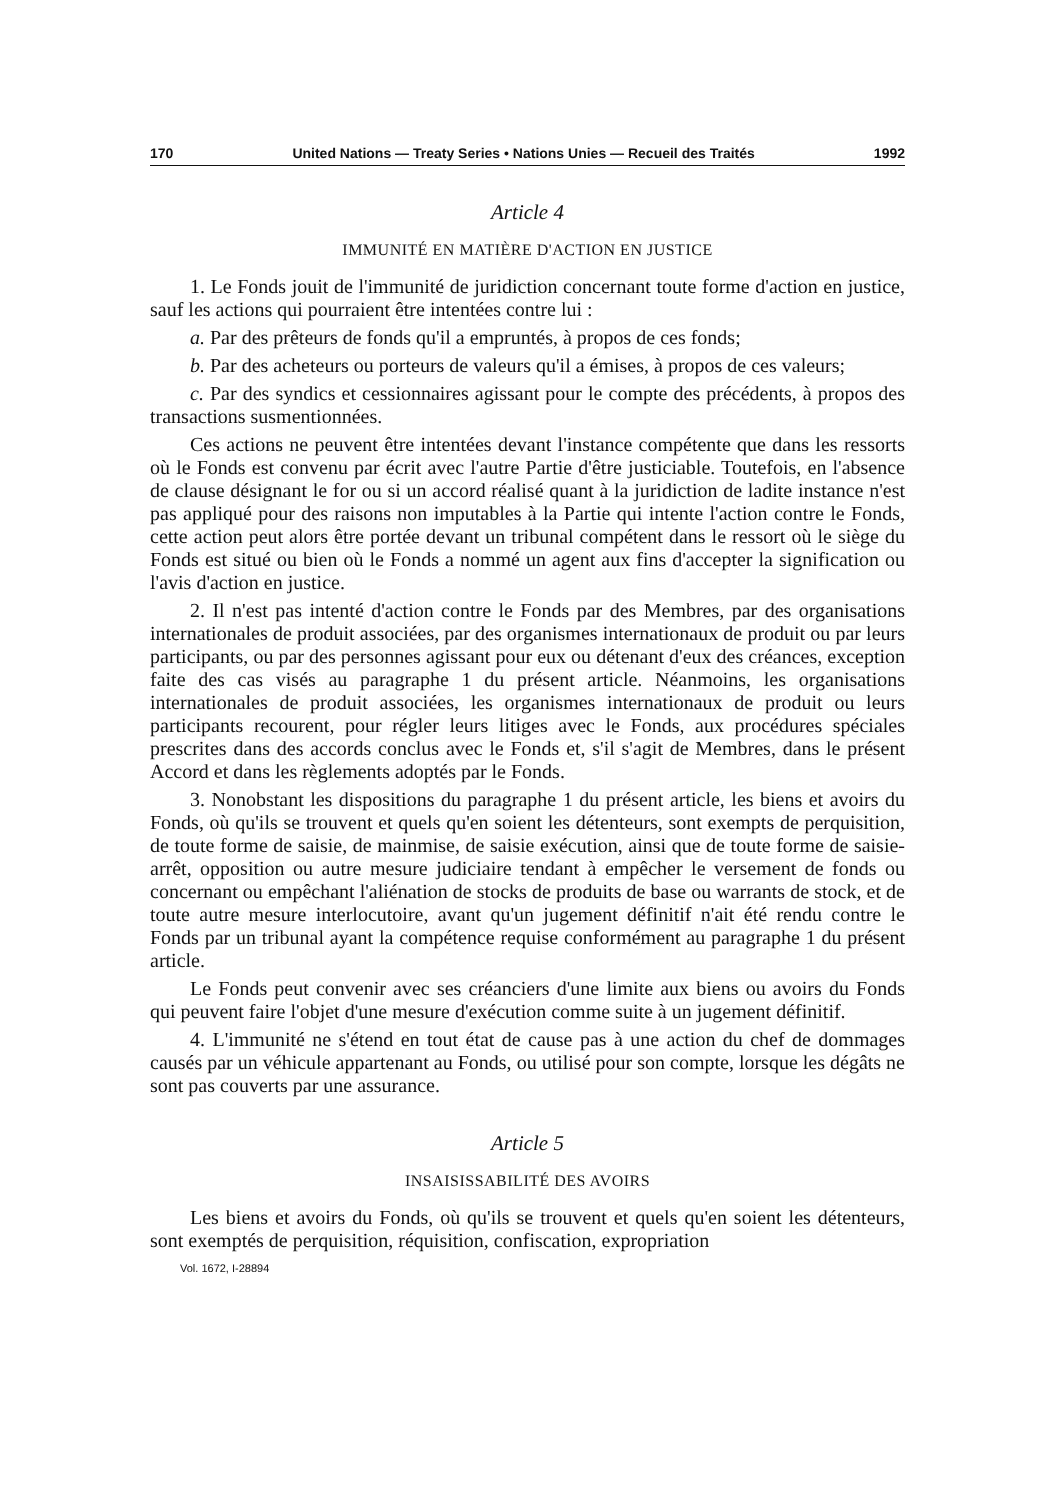170 United Nations — Treaty Series • Nations Unies — Recueil des Traités 1992
Article 4
IMMUNITÉ EN MATIÈRE D'ACTION EN JUSTICE
1. Le Fonds jouit de l'immunité de juridiction concernant toute forme d'action en justice, sauf les actions qui pourraient être intentées contre lui :
a. Par des prêteurs de fonds qu'il a empruntés, à propos de ces fonds;
b. Par des acheteurs ou porteurs de valeurs qu'il a émises, à propos de ces valeurs;
c. Par des syndics et cessionnaires agissant pour le compte des précédents, à propos des transactions susmentionnées.
Ces actions ne peuvent être intentées devant l'instance compétente que dans les ressorts où le Fonds est convenu par écrit avec l'autre Partie d'être justiciable. Toutefois, en l'absence de clause désignant le for ou si un accord réalisé quant à la juridiction de ladite instance n'est pas appliqué pour des raisons non imputables à la Partie qui intente l'action contre le Fonds, cette action peut alors être portée devant un tribunal compétent dans le ressort où le siège du Fonds est situé ou bien où le Fonds a nommé un agent aux fins d'accepter la signification ou l'avis d'action en justice.
2. Il n'est pas intenté d'action contre le Fonds par des Membres, par des organisations internationales de produit associées, par des organismes internationaux de produit ou par leurs participants, ou par des personnes agissant pour eux ou détenant d'eux des créances, exception faite des cas visés au paragraphe 1 du présent article. Néanmoins, les organisations internationales de produit associées, les organismes internationaux de produit ou leurs participants recourent, pour régler leurs litiges avec le Fonds, aux procédures spéciales prescrites dans des accords conclus avec le Fonds et, s'il s'agit de Membres, dans le présent Accord et dans les règlements adoptés par le Fonds.
3. Nonobstant les dispositions du paragraphe 1 du présent article, les biens et avoirs du Fonds, où qu'ils se trouvent et quels qu'en soient les détenteurs, sont exempts de perquisition, de toute forme de saisie, de mainmise, de saisie exécution, ainsi que de toute forme de saisie-arrêt, opposition ou autre mesure judiciaire tendant à empêcher le versement de fonds ou concernant ou empêchant l'aliénation de stocks de produits de base ou warrants de stock, et de toute autre mesure interlocutoire, avant qu'un jugement définitif n'ait été rendu contre le Fonds par un tribunal ayant la compétence requise conformément au paragraphe 1 du présent article.
Le Fonds peut convenir avec ses créanciers d'une limite aux biens ou avoirs du Fonds qui peuvent faire l'objet d'une mesure d'exécution comme suite à un jugement définitif.
4. L'immunité ne s'étend en tout état de cause pas à une action du chef de dommages causés par un véhicule appartenant au Fonds, ou utilisé pour son compte, lorsque les dégâts ne sont pas couverts par une assurance.
Article 5
INSAISISSABILITÉ DES AVOIRS
Les biens et avoirs du Fonds, où qu'ils se trouvent et quels qu'en soient les détenteurs, sont exemptés de perquisition, réquisition, confiscation, expropriation
Vol. 1672, I-28894